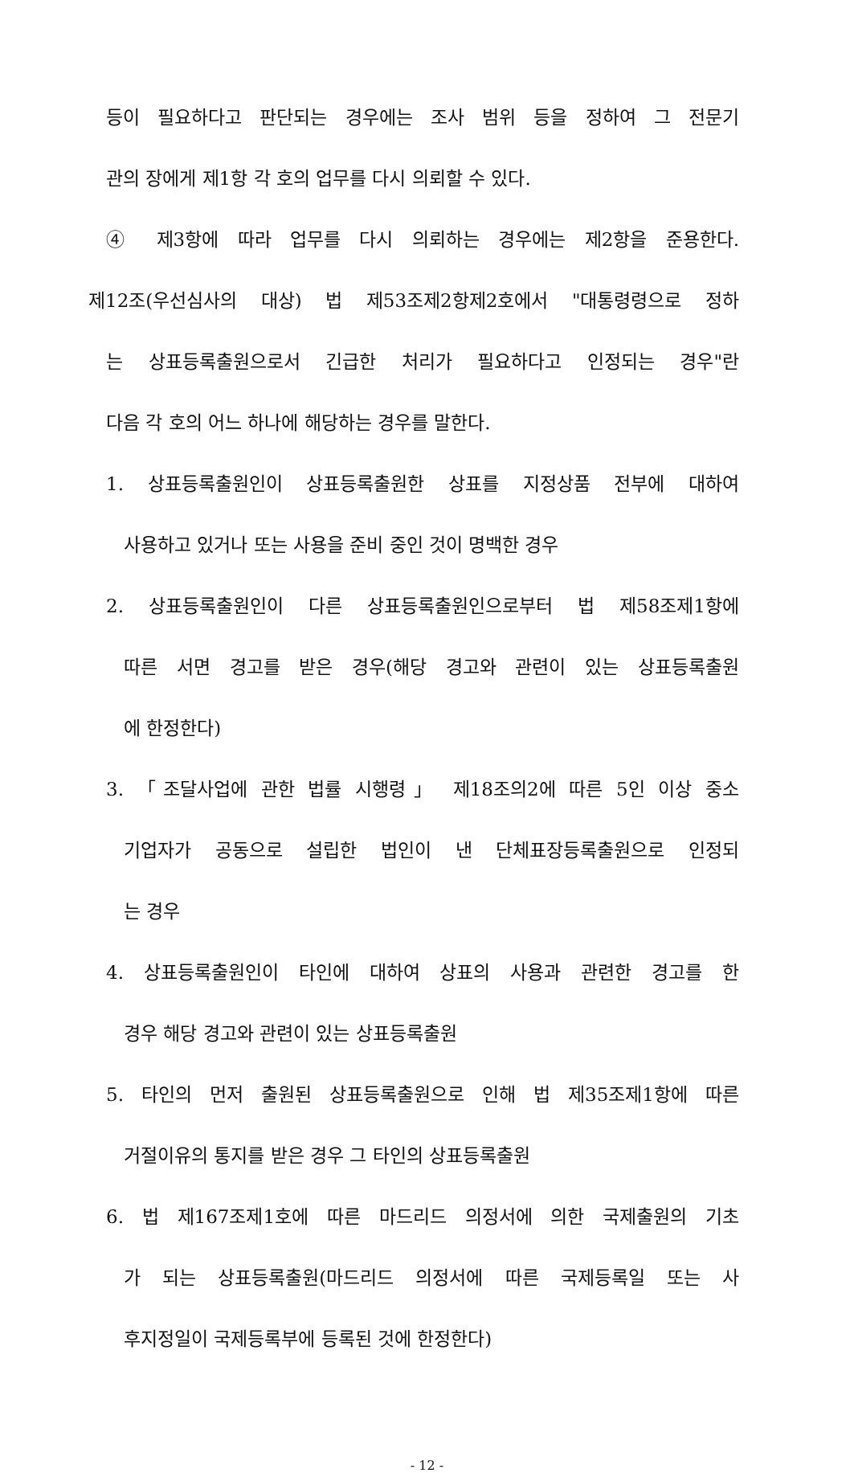등이 필요하다고 판단되는 경우에는 조사 범위 등을 정하여 그 전문기
관의 장에게 제1항 각 호의 업무를 다시 의뢰할 수 있다.
④ 제3항에 따라 업무를 다시 의뢰하는 경우에는 제2항을 준용한다.
제12조(우선심사의 대상) 법 제53조제2항제2호에서 "대통령령으로 정하
는 상표등록출원으로서 긴급한 처리가 필요하다고 인정되는 경우"란
다음 각 호의 어느 하나에 해당하는 경우를 말한다.
1. 상표등록출원인이 상표등록출원한 상표를 지정상품 전부에 대하여
사용하고 있거나 또는 사용을 준비 중인 것이 명백한 경우
2. 상표등록출원인이 다른 상표등록출원인으로부터 법 제58조제1항에
따른 서면 경고를 받은 경우(해당 경고와 관련이 있는 상표등록출원
에 한정한다)
3. 「조달사업에 관한 법률 시행령」 제18조의2에 따른 5인 이상 중소
기업자가 공동으로 설립한 법인이 낸 단체표장등록출원으로 인정되
는 경우
4. 상표등록출원인이 타인에 대하여 상표의 사용과 관련한 경고를 한
경우 해당 경고와 관련이 있는 상표등록출원
5. 타인의 먼저 출원된 상표등록출원으로 인해 법 제35조제1항에 따른
거절이유의 통지를 받은 경우 그 타인의 상표등록출원
6. 법 제167조제1호에 따른 마드리드 의정서에 의한 국제출원의 기초
가 되는 상표등록출원(마드리드 의정서에 따른 국제등록일 또는 사
후지정일이 국제등록부에 등록된 것에 한정한다)
- 12 -